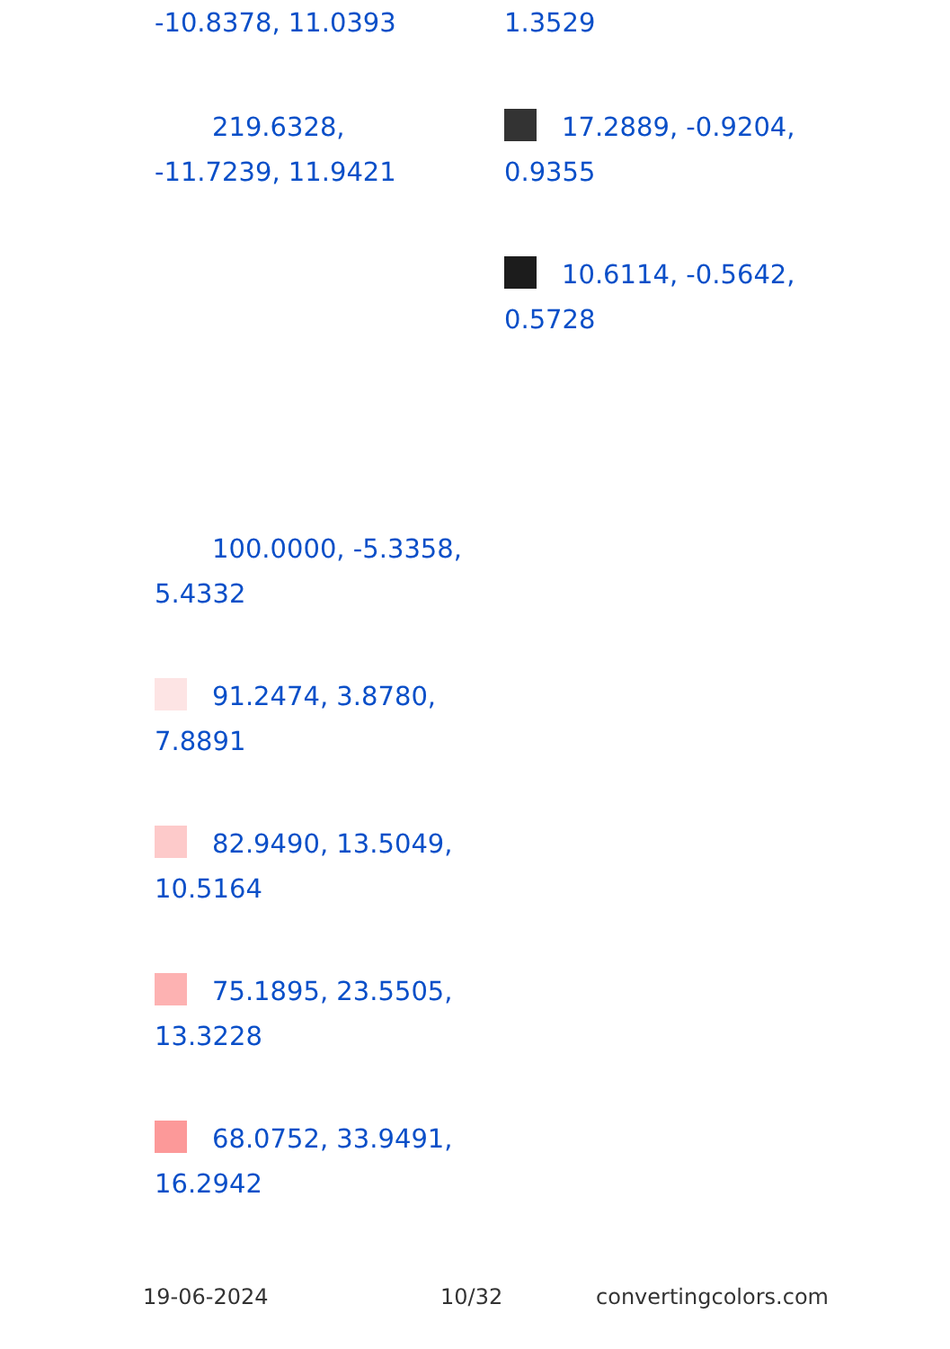-10.8378, 11.0393
219.6328,
-11.7239, 11.9421
100.0000, -5.3358,
5.4332
91.2474, 3.8780,
7.8891
82.9490, 13.5049,
10.5164
75.1895, 23.5505,
13.3228
68.0752, 33.9491,
16.2942
1.3529
17.2889, -0.9204,
0.9355
10.6114, -0.5642,
0.5728
19-06-2024 10/32 convertingcolors.com